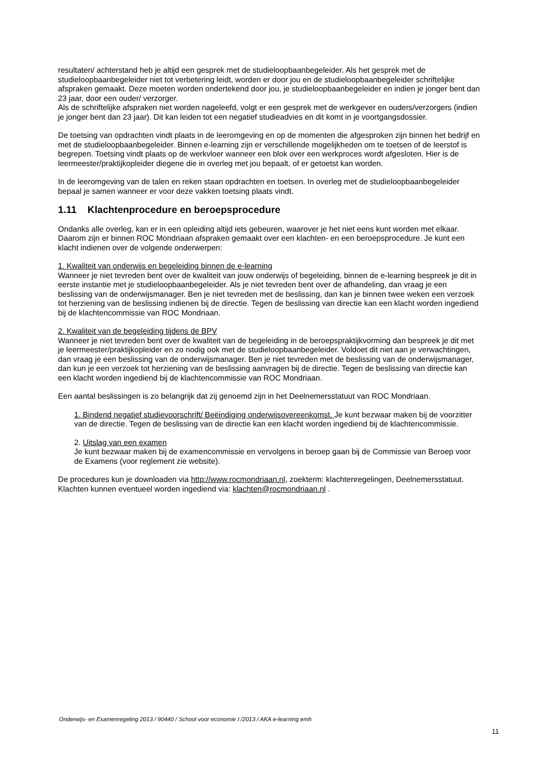resultaten/ achterstand heb je altijd een gesprek met de studieloopbaanbegeleider. Als het gesprek met de studieloopbaanbegeleider niet tot verbetering leidt, worden er door jou en de studieloopbaanbegeleider schriftelijke afspraken gemaakt. Deze moeten worden ondertekend door jou, je studieloopbaanbegeleider en indien je jonger bent dan 23 jaar, door een ouder/ verzorger.
Als de schriftelijke afspraken niet worden nageleefd, volgt er een gesprek met de werkgever en ouders/verzorgers (indien je jonger bent dan 23 jaar). Dit kan leiden tot een negatief studieadvies en dit komt in je voortgangsdossier.
De toetsing van opdrachten vindt plaats in de leeromgeving en op de momenten die afgesproken zijn binnen het bedrijf en met de studieloopbaanbegeleider. Binnen e-learning zijn er verschillende mogelijkheden om te toetsen of de leerstof is begrepen. Toetsing vindt plaats op de werkvloer wanneer een blok over een werkproces wordt afgesloten. Hier is de leermeester/praktijkopleider diegene die in overleg met jou bepaalt, of er getoetst kan worden.
In de leeromgeving van de talen en reken staan opdrachten en toetsen. In overleg met de studieloopbaanbegeleider bepaal je samen wanneer er voor deze vakken toetsing plaats vindt.
1.11 Klachtenprocedure en beroepsprocedure
Ondanks alle overleg, kan er in een opleiding altijd iets gebeuren, waarover je het niet eens kunt worden met elkaar. Daarom zijn er binnen ROC Mondriaan afspraken gemaakt over een klachten- en een beroepsprocedure. Je kunt een klacht indienen over de volgende onderwerpen:
1. Kwaliteit van onderwijs en begeleiding binnen de e-learning
Wanneer je niet tevreden bent over de kwaliteit van jouw onderwijs of begeleiding, binnen de e-learning bespreek je dit in eerste instantie met je studieloopbaanbegeleider. Als je niet tevreden bent over de afhandeling, dan vraag je een beslissing van de onderwijsmanager. Ben je niet tevreden met de beslissing, dan kan je binnen twee weken een verzoek tot herziening van de beslissing indienen bij de directie. Tegen de beslissing van directie kan een klacht worden ingediend bij de klachtencommissie van ROC Mondriaan.
2. Kwaliteit van de begeleiding tijdens de BPV
Wanneer je niet tevreden bent over de kwaliteit van de begeleiding in de beroepspraktijkvorming dan bespreek je dit met je leermeester/praktijkopleider en zo nodig ook met de studieloopbaanbegeleider. Voldoet dit niet aan je verwachtingen, dan vraag je een beslissing van de onderwijsmanager. Ben je niet tevreden met de beslissing van de onderwijsmanager, dan kun je een verzoek tot herziening van de beslissing aanvragen bij de directie. Tegen de beslissing van directie kan een klacht worden ingediend bij de klachtencommissie van ROC Mondriaan.
Een aantal beslissingen is zo belangrijk dat zij genoemd zijn in het Deelnemersstatuut van ROC Mondriaan.
1. Bindend negatief studievoorschrift/ Beëindiging onderwijsovereenkomst. Je kunt bezwaar maken bij de voorzitter van de directie. Tegen de beslissing van de directie kan een klacht worden ingediend bij de klachtencommissie.
2. Uitslag van een examen
Je kunt bezwaar maken bij de examencommissie en vervolgens in beroep gaan bij de Commissie van Beroep voor de Examens (voor reglement zie website).
De procedures kun je downloaden via http://www.rocmondriaan.nl, zoekterm: klachtenregelingen, Deelnemersstatuut.
Klachten kunnen eventueel worden ingediend via: klachten@rocmondriaan.nl .
Onderwijs- en Examenregeling 2013 / 90440 / School voor economie I /2013 / AKA e-learning emh
11